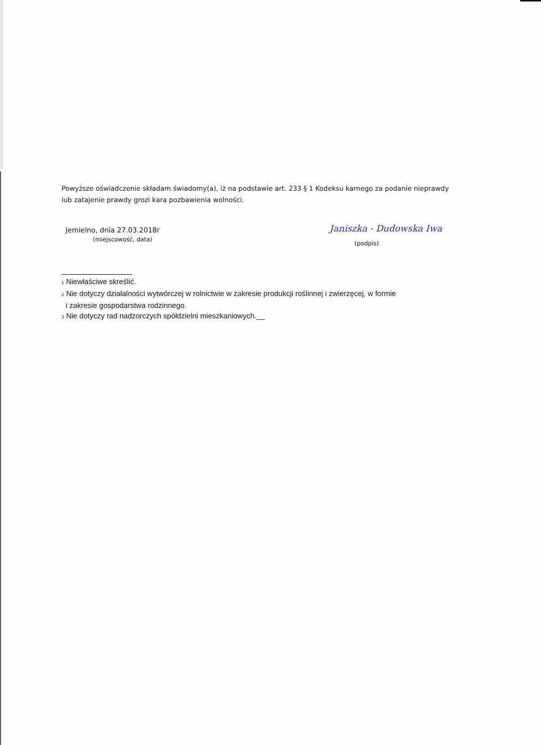Powyższe oświadczenie składam świadomy(a), iż na podstawie art. 233 § 1 Kodeksu karnego za podanie nieprawdy lub zatajenie prawdy grozi kara pozbawienia wolności.
Jemielno, dnia 27.03.2018r
(miejscowość, data)
Janiszka - Dudowska Iwa
(podpis)
<sup>1</sup> Niewłaściwe skreślić.
<sup>2</sup> Nie dotyczy działalności wytwórczej w rolnictwie w zakresie produkcji roślinnej i zwierzęcej, w formie
i zakresie gospodarstwa rodzinnego.
<sup>3</sup> Nie dotyczy rad nadzorczych spółdzielni mieszkaniowych.__